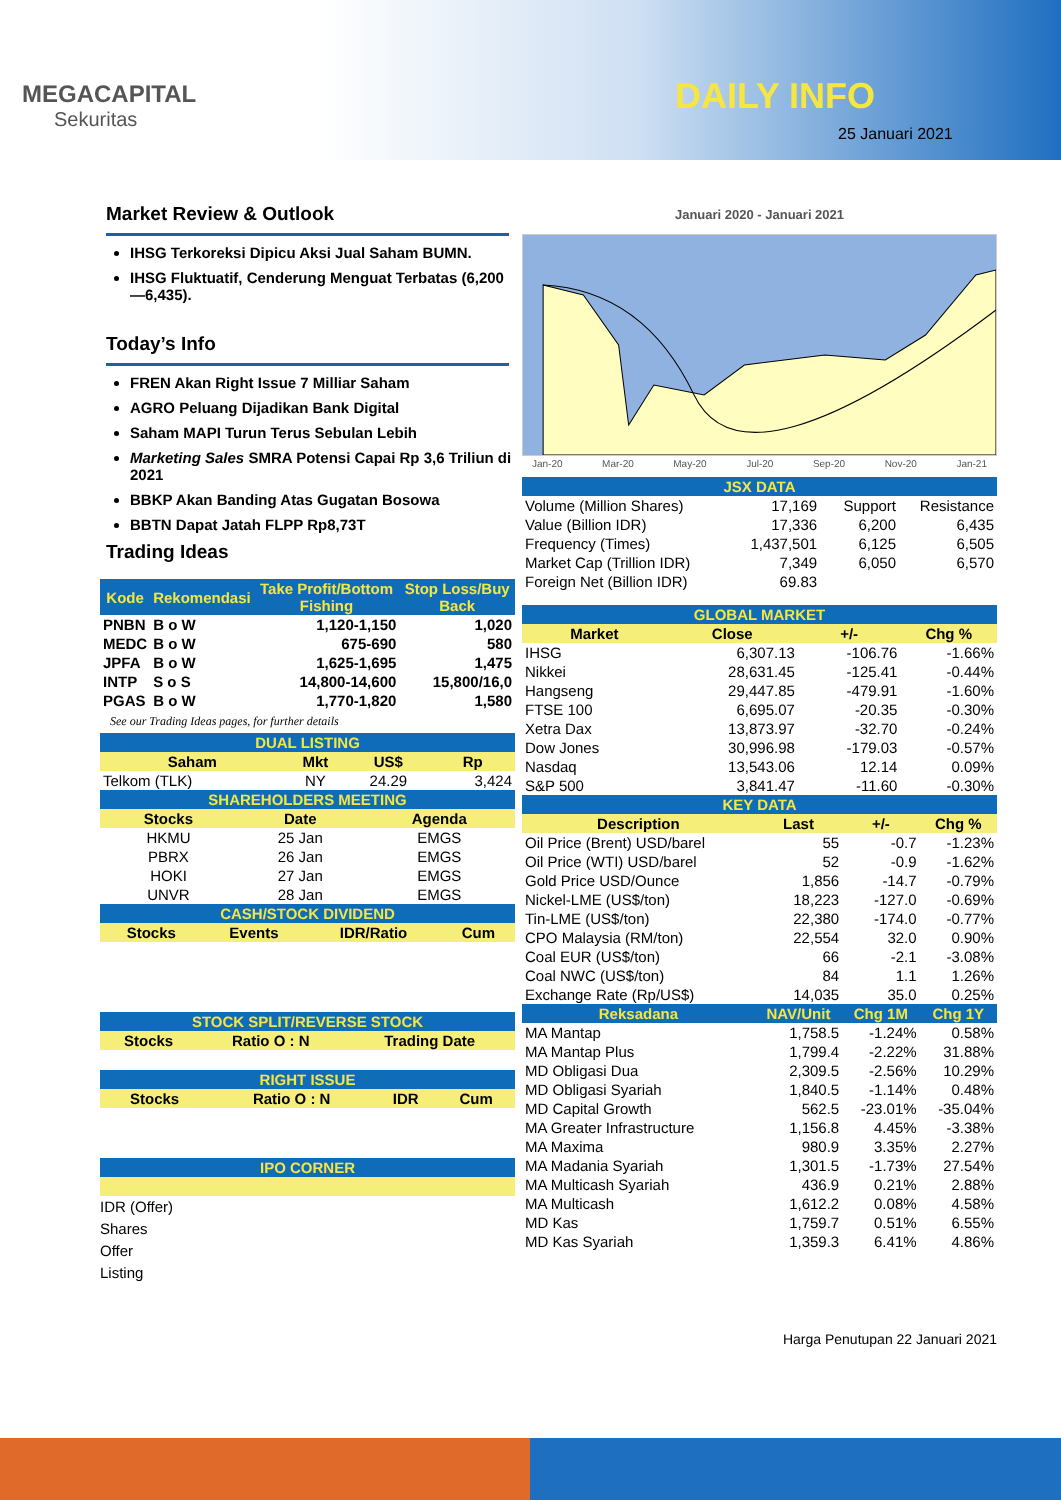MEGACAPITAL
Sekuritas
DAILY INFO
25 Januari 2021
Market Review & Outlook
IHSG Terkoreksi Dipicu Aksi Jual Saham BUMN.
IHSG Fluktuatif, Cenderung Menguat Terbatas (6,200—6,435).
Today’s Info
FREN Akan Right Issue 7 Milliar Saham
AGRO Peluang Dijadikan Bank Digital
Saham MAPI Turun Terus Sebulan Lebih
Marketing Sales SMRA Potensi Capai Rp 3,6 Triliun di 2021
BBKP Akan Banding Atas Gugatan Bosowa
BBTN Dapat Jatah FLPP Rp8,73T
Trading Ideas
| Kode | Rekomendasi | Take Profit/Bottom Fishing | Stop Loss/Buy Back |
| --- | --- | --- | --- |
| PNBN | B o W | 1,120-1,150 | 1,020 |
| MEDC | B o W | 675-690 | 580 |
| JPFA | B o W | 1,625-1,695 | 1,475 |
| INTP | S o S | 14,800-14,600 | 15,800/16,0 |
| PGAS | B o W | 1,770-1,820 | 1,580 |
See our Trading Ideas pages, for further details
| DUAL LISTING | | | |
| Saham | Mkt | US$ | Rp |
| Telkom (TLK) | NY | 24.29 | 3,424 |
| SHAREHOLDERS MEETING | | |
| Stocks | Date | Agenda |
| HKMU | 25 Jan | EMGS |
| PBRX | 26 Jan | EMGS |
| HOKI | 27 Jan | EMGS |
| UNVR | 28 Jan | EMGS |
| CASH/STOCK DIVIDEND | | | |
| Stocks | Events | IDR/Ratio | Cum |
| STOCK SPLIT/REVERSE STOCK | | |
| Stocks | Ratio O : N | Trading Date |
| RIGHT ISSUE | | | |
| Stocks | Ratio O : N | IDR | Cum |
| IPO CORNER |
IDR (Offer)
Shares
Offer
Listing
Januari 2020 - Januari 2021
Jan-20 Mar-20 May-20 Jul-20 Sep-20 Nov-20 Jan-21
| JSX DATA | | | | |
| Volume (Million Shares) | 17,169 | | Support | Resistance |
| Value (Billion IDR) | 17,336 | | 6,200 | 6,435 |
| Frequency (Times) | 1,437,501 | | 6,125 | 6,505 |
| Market Cap (Trillion IDR) | 7,349 | | 6,050 | 6,570 |
| Foreign Net (Billion IDR) | 69.83 | | | |
| GLOBAL MARKET | | | |
| Market | Close | +/- | Chg % |
| IHSG | 6,307.13 | -106.76 | -1.66% |
| Nikkei | 28,631.45 | -125.41 | -0.44% |
| Hangseng | 29,447.85 | -479.91 | -1.60% |
| FTSE 100 | 6,695.07 | -20.35 | -0.30% |
| Xetra Dax | 13,873.97 | -32.70 | -0.24% |
| Dow Jones | 30,996.98 | -179.03 | -0.57% |
| Nasdaq | 13,543.06 | 12.14 | 0.09% |
| S&P 500 | 3,841.47 | -11.60 | -0.30% |
| KEY DATA | | | |
| Description | Last | +/- | Chg % |
| Oil Price (Brent) USD/barel | 55 | -0.7 | -1.23% |
| Oil Price (WTI) USD/barel | 52 | -0.9 | -1.62% |
| Gold Price USD/Ounce | 1,856 | -14.7 | -0.79% |
| Nickel-LME (US$/ton) | 18,223 | -127.0 | -0.69% |
| Tin-LME (US$/ton) | 22,380 | -174.0 | -0.77% |
| CPO Malaysia (RM/ton) | 22,554 | 32.0 | 0.90% |
| Coal EUR (US$/ton) | 66 | -2.1 | -3.08% |
| Coal NWC (US$/ton) | 84 | 1.1 | 1.26% |
| Exchange Rate (Rp/US$) | 14,035 | 35.0 | 0.25% |
| Reksadana | NAV/Unit | Chg 1M | Chg 1Y |
| MA Mantap | 1,758.5 | -1.24% | 0.58% |
| MA Mantap Plus | 1,799.4 | -2.22% | 31.88% |
| MD Obligasi Dua | 2,309.5 | -2.56% | 10.29% |
| MD Obligasi Syariah | 1,840.5 | -1.14% | 0.48% |
| MD Capital Growth | 562.5 | -23.01% | -35.04% |
| MA Greater Infrastructure | 1,156.8 | 4.45% | -3.38% |
| MA Maxima | 980.9 | 3.35% | 2.27% |
| MA Madania Syariah | 1,301.5 | -1.73% | 27.54% |
| MA Multicash Syariah | 436.9 | 0.21% | 2.88% |
| MA Multicash | 1,612.2 | 0.08% | 4.58% |
| MD Kas | 1,759.7 | 0.51% | 6.55% |
| MD Kas Syariah | 1,359.3 | 6.41% | 4.86% |
Harga Penutupan 22 Januari 2021